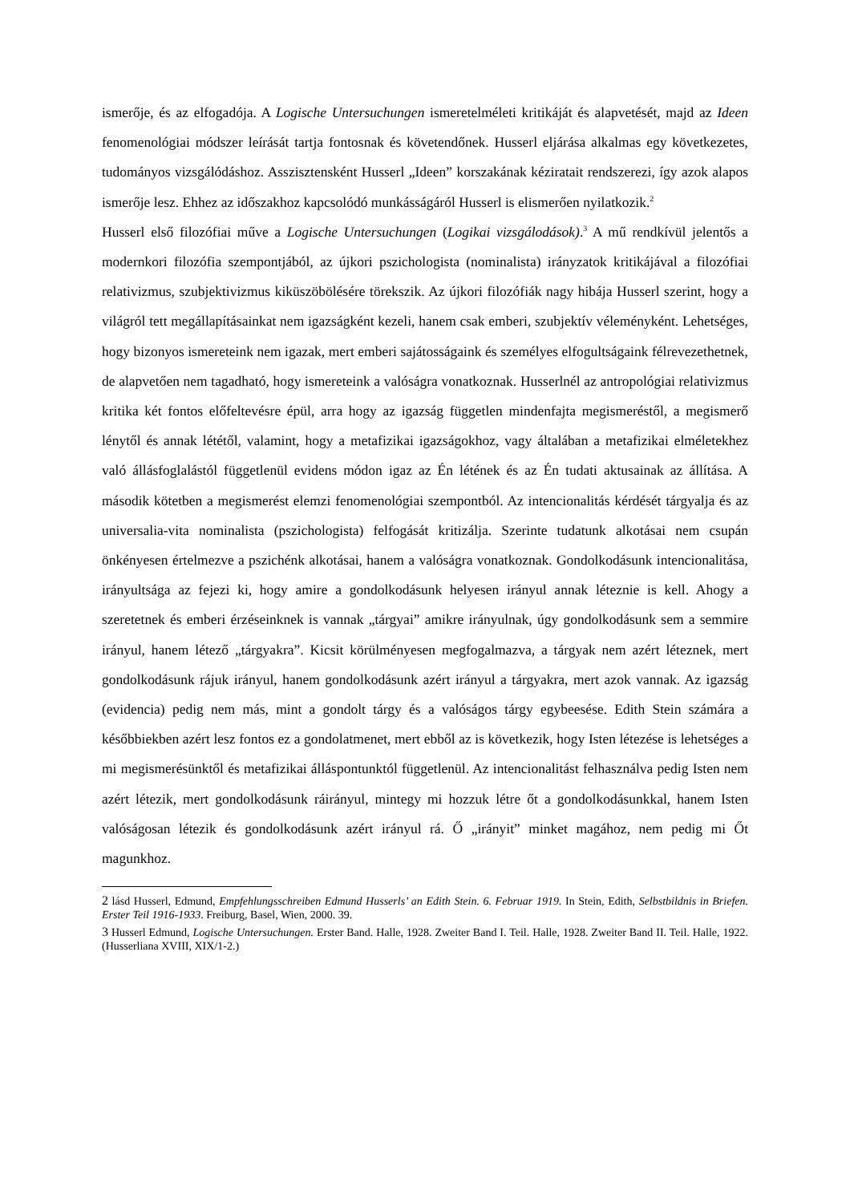ismerője, és az elfogadója. A Logische Untersuchungen ismeretelméleti kritikáját és alapvetését, majd az Ideen fenomenológiai módszer leírását tartja fontosnak és követendőnek. Husserl eljárása alkalmas egy következetes, tudományos vizsgálódáshoz. Asszisztensként Husserl „Ideen” korszakának kéziratait rendszerezi, így azok alapos ismerője lesz. Ehhez az időszakhoz kapcsolódó munkásságáról Husserl is elismerően nyilatkozik.<sup>2</sup>
Husserl első filozófiai műve a Logische Untersuchungen (Logikai vizsgálodások).<sup>3</sup> A mű rendkívül jelentős a modernkori filozófia szempontjából, az újkori pszichologista (nominalista) irányzatok kritikájával a filozófiai relativizmus, szubjektivizmus kiküszöbölésére törekszik. Az újkori filozófiák nagy hibája Husserl szerint, hogy a világról tett megállapításainkat nem igazságként kezeli, hanem csak emberi, szubjektív véleményként. Lehetséges, hogy bizonyos ismereteink nem igazak, mert emberi sajátosságaink és személyes elfogultságaink félrevezethetnek, de alapvetően nem tagadható, hogy ismereteink a valóságra vonatkoznak. Husserlnél az antropológiai relativizmus kritika két fontos előfeltevésre épül, arra hogy az igazság független mindenfajta megismeréstől, a megismerő lénytől és annak lététől, valamint, hogy a metafizikai igazságokhoz, vagy általában a metafizikai elméletekhez való állásfoglalástól függetlenül evidens módon igaz az Én létének és az Én tudati aktusainak az állítása. A második kötetben a megismerést elemzi fenomenológiai szempontból. Az intencionalitás kérdését tárgyalja és az universalia-vita nominalista (pszichologista) felfogását kritizálja. Szerinte tudatunk alkotásai nem csupán önkényesen értelmezve a pszichénk alkotásai, hanem a valóságra vonatkoznak. Gondolkodásunk intencionalitása, irányultsága az fejezi ki, hogy amire a gondolkodásunk helyesen irányul annak léteznie is kell. Ahogy a szeretetnek és emberi érzéseinknek is vannak „tárgyai” amikre irányulnak, úgy gondolkodásunk sem a semmire irányul, hanem létező „tárgyakra”. Kicsit körülményesen megfogalmazva, a tárgyak nem azért léteznek, mert gondolkodásunk rájuk irányul, hanem gondolkodásunk azért irányul a tárgyakra, mert azok vannak. Az igazság (evidencia) pedig nem más, mint a gondolt tárgy és a valóságos tárgy egybeesése. Edith Stein számára a későbbiekben azért lesz fontos ez a gondolatmenet, mert ebből az is következik, hogy Isten létezése is lehetséges a mi megismerésünktől és metafizikai álláspontunktól függetlenül. Az intencionalitást felhasználva pedig Isten nem azért létezik, mert gondolkodásunk ráirányul, mintegy mi hozzuk létre őt a gondolkodásunkkal, hanem Isten valóságosan létezik és gondolkodásunk azért irányul rá. Ő „irányit” minket magához, nem pedig mi Őt magunkhoz.
2 lásd Husserl, Edmund, Empfehlungsschreiben Edmund Husserls’ an Edith Stein. 6. Februar 1919. In Stein, Edith, Selbstbildnis in Briefen. Erster Teil 1916-1933. Freiburg, Basel, Wien, 2000. 39.
3 Husserl Edmund, Logische Untersuchungen. Erster Band. Halle, 1928. Zweiter Band I. Teil. Halle, 1928. Zweiter Band II. Teil. Halle, 1922. (Husserliana XVIII, XIX/1-2.)